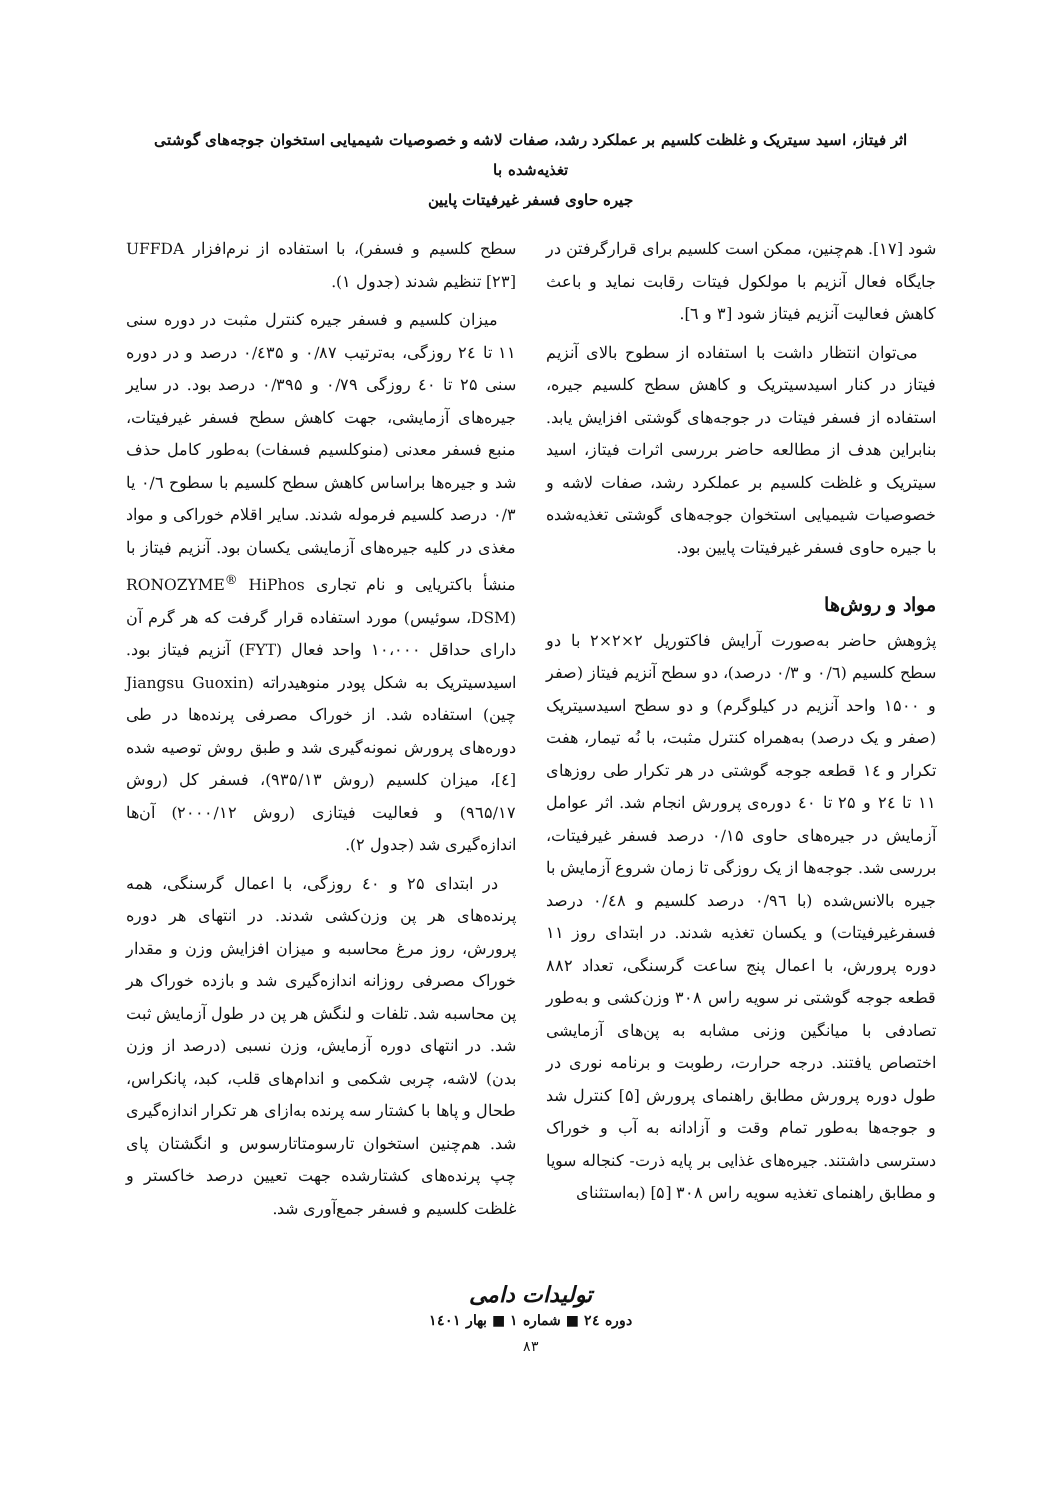اثر فیتاز، اسید سیتریک و غلظت کلسیم بر عملکرد رشد، صفات لاشه و خصوصیات شیمیایی استخوان جوجه‌های گوشتی تغذیه‌شده با
جیره حاوی فسفر غیرفیتات پایین
شود [۱۷]. هم‌چنین، ممکن است کلسیم برای قرارگرفتن در جایگاه فعال آنزیم با مولکول فیتات رقابت نماید و باعث کاهش فعالیت آنزیم فیتاز شود [۳ و ٦].
می‌توان انتظار داشت با استفاده از سطوح بالای آنزیم فیتاز در کنار اسیدسیتریک و کاهش سطح کلسیم جیره، استفاده از فسفر فیتات در جوجه‌های گوشتی افزایش یابد. بنابراین هدف از مطالعه حاضر بررسی اثرات فیتاز، اسید سیتریک و غلظت کلسیم بر عملکرد رشد، صفات لاشه و خصوصیات شیمیایی استخوان جوجه‌های گوشتی تغذیه‌شده با جیره حاوی فسفر غیرفیتات پایین بود.
مواد و روش‌ها
پژوهش حاضر به‌صورت آرایش فاکتوریل ۲×۲×۲ با دو سطح کلسیم (۰/٦ و ۰/۳ درصد)، دو سطح آنزیم فیتاز (صفر و ۱۵۰۰ واحد آنزیم در کیلوگرم) و دو سطح اسیدسیتریک (صفر و یک درصد) به‌همراه کنترل مثبت، با نُه تیمار، هفت تکرار و ١٤ قطعه جوجه گوشتی در هر تکرار طی روزهای ۱۱ تا ٢٤ و ۲۵ تا ٤٠ دوره‌ی پرورش انجام شد. اثر عوامل آزمایش در جیره‌های حاوی ۰/۱۵ درصد فسفر غیرفیتات، بررسی شد. جوجه‌ها از یک روزگی تا زمان شروع آزمایش با جیره بالانس‌شده (با ۰/۹٦ درصد کلسیم و ۰/٤٨ درصد فسفرغیرفیتات) و یکسان تغذیه شدند. در ابتدای روز ۱۱ دوره پرورش، با اعمال پنج ساعت گرسنگی، تعداد ۸۸۲ قطعه جوجه گوشتی نر سویه راس ۳۰۸ وزن‌کشی و به‌طور تصادفی با میانگین وزنی مشابه به پن‌های آزمایشی اختصاص یافتند. درجه حرارت، رطوبت و برنامه نوری در طول دوره پرورش مطابق راهنمای پرورش [۵] کنترل شد و جوجه‌ها به‌طور تمام وقت و آزادانه به آب و خوراک دسترسی داشتند. جیره‌های غذایی بر پایه ذرت- کنجاله سویا و مطابق راهنمای تغذیه سویه راس ۳۰۸ [۵] (به‌استثنای
سطح کلسیم و فسفر)، با استفاده از نرم‌افزار UFFDA [۲۳] تنظیم شدند (جدول ۱).
میزان کلسیم و فسفر جیره کنترل مثبت در دوره سنی ۱۱ تا ٢٤ روزگی، به‌ترتیب ۰/۸۷ و ۰/٤۳۵ درصد و در دوره سنی ۲۵ تا ٤٠ روزگی ۰/۷۹ و ۰/۳۹۵ درصد بود. در سایر جیره‌های آزمایشی، جهت کاهش سطح فسفر غیرفیتات، منبع فسفر معدنی (منوکلسیم فسفات) به‌طور کامل حذف شد و جیره‌ها براساس کاهش سطح کلسیم با سطوح ۰/٦ یا ۰/۳ درصد کلسیم فرموله شدند. سایر اقلام خوراکی و مواد مغذی در کلیه جیره‌های آزمایشی یکسان بود. آنزیم فیتاز با منشأ باکتریایی و نام تجاری RONOZYME<sup>®</sup> HiPhos (DSM، سوئیس) مورد استفاده قرار گرفت که هر گرم آن دارای حداقل ۱۰،۰۰۰ واحد فعال (FYT) آنزیم فیتاز بود. اسیدسیتریک به شکل پودر منوهیدراته (Jiangsu Guoxin چین) استفاده شد. از خوراک مصرفی پرنده‌ها در طی دوره‌های پرورش نمونه‌گیری شد و طبق روش توصیه شده [٤]، میزان کلسیم (روش ۹۳۵/۱۳)، فسفر کل (روش ۹٦۵/۱۷) و فعالیت فیتازی (روش ۲۰۰۰/۱۲) آن‌ها اندازه‌گیری شد (جدول ۲).
در ابتدای ۲۵ و ٤٠ روزگی، با اعمال گرسنگی، همه پرنده‌های هر پن وزن‌کشی شدند. در انتهای هر دوره پرورش، روز مرغ محاسبه و میزان افزایش وزن و مقدار خوراک مصرفی روزانه اندازه‌گیری شد و بازده خوراک هر پن محاسبه شد. تلفات و لنگش هر پن در طول آزمایش ثبت شد. در انتهای دوره آزمایش، وزن نسبی (درصد از وزن بدن) لاشه، چربی شکمی و اندام‌های قلب، کبد، پانکراس، طحال و پاها با کشتار سه پرنده به‌ازای هر تکرار اندازه‌گیری شد. هم‌چنین استخوان تارسومتاتارسوس و انگشتان پای چپ پرنده‌های کشتارشده جهت تعیین درصد خاکستر و غلظت کلسیم و فسفر جمع‌آوری شد.
تولیدات دامی
دوره ٢٤ ■ شماره ۱ ■ بهار ۱٤۰۱
۸۳